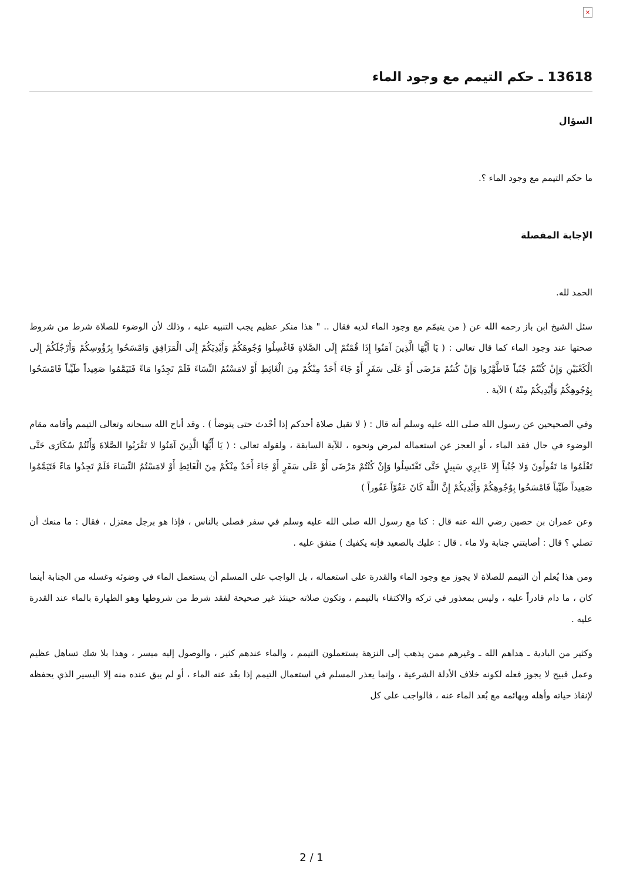×
13618 ـ حكم التيمم مع وجود الماء
السؤال
ما حكم التيمم مع وجود الماء ؟.
الإجابة المفصلة
الحمد لله.
سئل الشيخ ابن باز رحمه الله عن ( من يتيمّم مع وجود الماء لديه فقال .. " هذا منكر عظيم يجب التنبيه عليه ، وذلك لأن الوضوء للصلاة شرط من شروط صحتها عند وجود الماء كما قال تعالى : ( يَا أَيُّهَا الَّذِينَ آمَنُوا إِذَا قُمْتُمْ إِلَى الصَّلاةِ فَاغْسِلُوا وُجُوهَكُمْ وَأَيْدِيَكُمْ إِلَى الْمَرَافِقِ وَامْسَحُوا بِرُؤُوسِكُمْ وَأَرْجُلَكُمْ إِلَى الْكَعْبَيْنِ وَإِنْ كُنْتُمْ جُنُباً فَاطَّهَّرُوا وَإِنْ كُنتُمْ مَرْضَى أَوْ عَلَى سَفَرٍ أَوْ جَاءَ أَحَدٌ مِنْكُمْ مِنَ الْغَائِطِ أَوْ لامَسْتُمُ النِّسَاءَ فَلَمْ تَجِدُوا مَاءً فَتَيَمَّمُوا صَعِيداً طَيِّباً فَامْسَحُوا بِوُجُوهِكُمْ وَأَيْدِيكُمْ مِنْهُ ) الآية .
وفي الصحيحين عن رسول الله صلى الله عليه وسلم أنه قال : ( لا تقبل صلاة أحدكم إذا أحْدث حتى يتوضأ ) . وقد أباح الله سبحانه وتعالى التيمم وأقامه مقام الوضوء في حال فقد الماء ، أو العجز عن استعماله لمرض ونحوه ، للآية السابقة ، ولقوله تعالى : ( يَا أَيُّهَا الَّذِينَ آمَنُوا لا تَقْرَبُوا الصَّلاةَ وَأَنْتُمْ سُكَارَى حَتَّى تَعْلَمُوا مَا تَقُولُونَ وَلا جُنُباً إِلا عَابِرِي سَبِيلٍ حَتَّى تَغْتَسِلُوا وَإِنْ كُنْتُمْ مَرْضَى أَوْ عَلَى سَفَرٍ أَوْ جَاءَ أَحَدٌ مِنْكُمْ مِنَ الْغَائِطِ أَوْ لامَسْتُمُ النِّسَاءَ فَلَمْ تَجِدُوا مَاءً فَتَيَمَّمُوا صَعِيداً طَيِّباً فَامْسَحُوا بِوُجُوهِكُمْ وَأَيْدِيكُمْ إِنَّ اللَّهَ كَانَ عَفُوّاً غَفُوراً )
وعن عمران بن حصين رضي الله عنه قال : كنا مع رسول الله صلى الله عليه وسلم في سفر فصلى بالناس ، فإذا هو برجل معتزل ، فقال : ما منعك أن تصلي ؟ قال : أصابتني جنابة ولا ماء . قال : عليك بالصعيد فإنه يكفيك ) متفق عليه .
ومن هذا يُعلم أن التيمم للصلاة لا يجوز مع وجود الماء والقدرة على استعماله ، بل الواجب على المسلم أن يستعمل الماء في وضوئه وغسله من الجنابة أينما كان ، ما دام قادراً عليه ، وليس بمعذور في تركه والاكتفاء بالتيمم ، وتكون صلاته حينئذ غير صحيحة لفقد شرط من شروطها وهو الطهارة بالماء عند القدرة عليه .
وكثير من البادية ـ هداهم الله ـ وغيرهم ممن يذهب إلى النزهة يستعملون التيمم ، والماء عندهم كثير ، والوصول إليه ميسر ، وهذا بلا شك تساهل عظيم وعمل قبيح لا يجوز فعله لكونه خلاف الأدلة الشرعية ، وإنما يعذر المسلم في استعمال التيمم إذا بعُد عنه الماء ، أو لم يبق عنده منه إلا اليسير الذي يحفظه لإنقاذ حياته وأهله وبهائمه مع بُعد الماء عنه ، فالواجب على كل
2 / 1